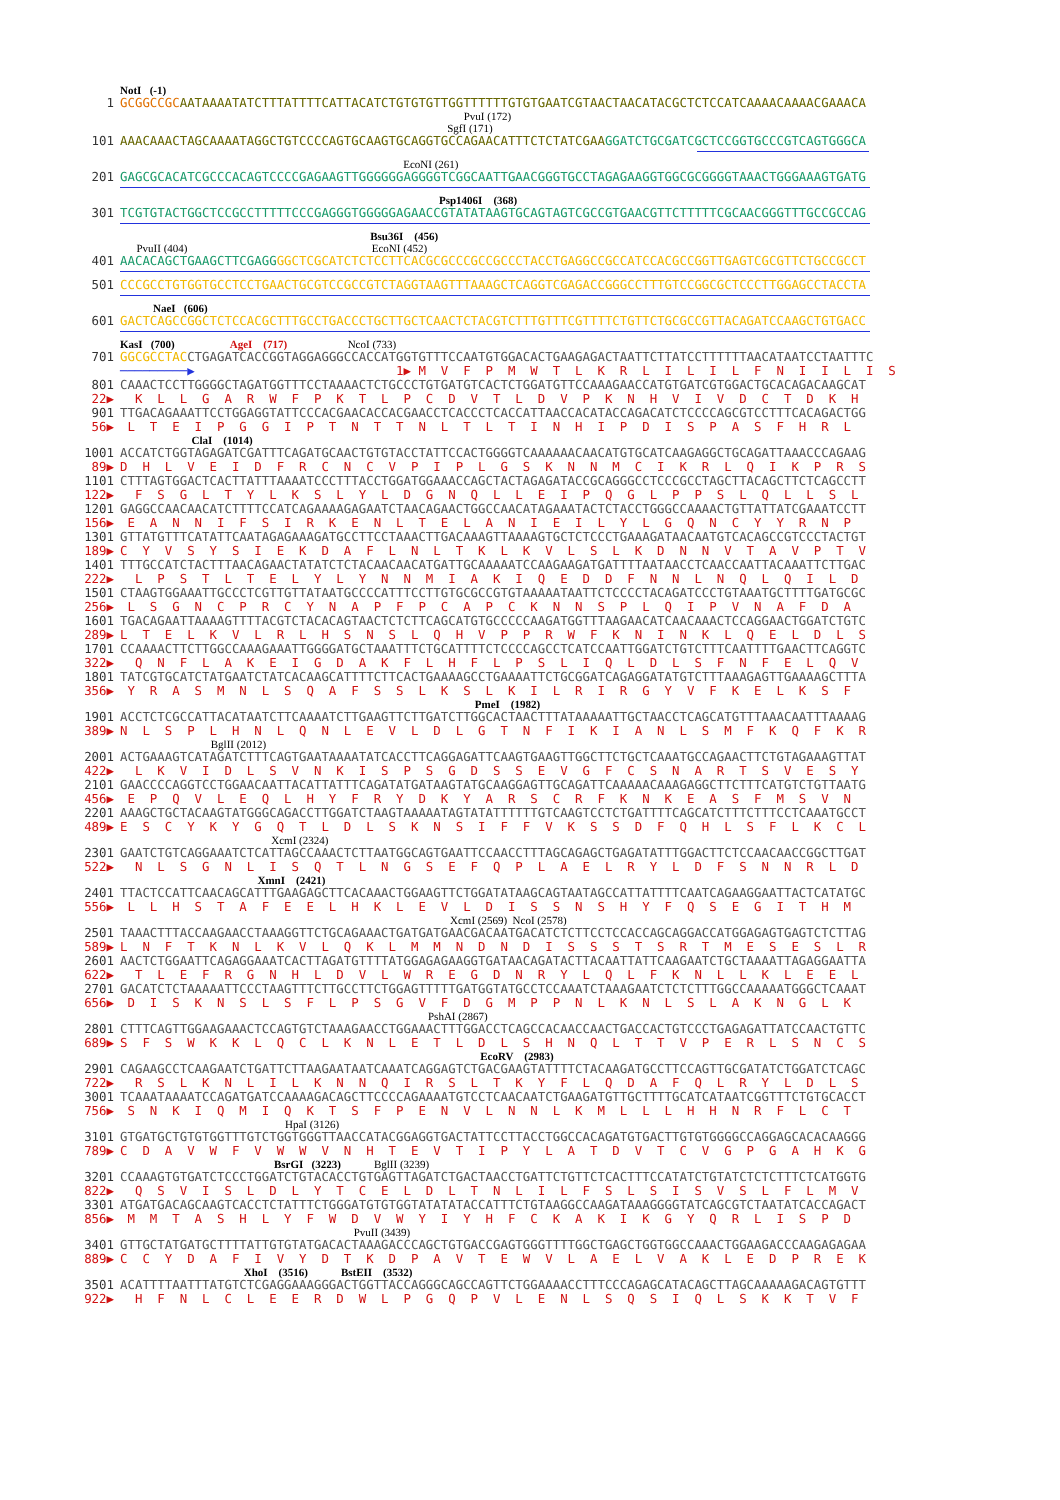NotI (-1)
1 GCGGCCGC AATAAAATATCTTTATTTTCATTACATCTGTGTGTTGGTTTTTTGTGTGAATCGTAACTAACATACGCTCTCCATCAAAACAAAACGAAACA
PvuI (172)
SgfI (171)
101 AAACAAACTAGCAAAATAGGCTGTCCCCAGTGCAAGTGCAGGTGCCAGAACATTTCTCTATCGAA GGATCTGCGATCGCTCCGGTGCCCGTCAGTGGGCA
EcoNI (261)
201 GAGCGCACATCGCCCACAGTCCCCGAGAAGTTGGGGGGAGGGGTCGGCAATTGAACGGGTGCCTAGAGAAGGTGGCGCGGGGTAAACTGGGAAAGTGATG
Psp1406I (368)
301 TCGTGTACTGGCTCCGCCTTTTTCCCGAGGGTGGGGGAGAACCGTATATAAGTGCAGTAGTCGCCGTGAACGTTCTTTTTCGCAACGGGTTTGCCGCCAG
Bsu36I (456)
PvuII (404) EcoNI (452)
401 AACACAGCTGAAGCTTCGAGG GGCTCGCATCTCTCCTTCACGCGCCCGCCGCCCTACCTGAGGCCGCCATCCACGCCGGTTGAGTCGCGTTCTGCCGCCT
501 CCCGCCTGTGGTGCCTCCTGAACTGCGTCCGCCGTCTAGGTAAGTTTAAAGCTCAGGTCGAGACCGGGCCTTTGTCCGGCGCTCCCTTGGAGCCTACCTA
NaeI (606)
601 GACTCAGCCGGCTCTCCACGCTTTGCCTGACCCTGCTTGCTCAACTCTACGTCTTTGTTTCGTTTTCTGTTCTGCGCCGTTACAGATCCAAGCTGTGACC
KasI (700) AgeI (717) NcoI (733)
701 GGCGCCTAC CTGAGATCACCGGTAGGAGGGCCACCATGGTGTTTCCAATGTGGACACTGAAGAGACTAATTCTTATCCTTTTTTAACATAATCCTAATTTC
─────────▶ 1▶ M V F P M W T L K R L I L I L F N I I L I S
801 CAAACTCCTTGGGGCTAGATGGTTTCCTAAAACTCTGCCCTGTGATGTCACTCTGGATGTTCCAAAGAACCATGTGATCGTGGACTGCACAGACAAGCAT
22▶ K L L G A R W F P K T L P C D V T L D V P K N H V I V D C T D K H
901 TTGACAGAAATTCCTGGAGGTATTCCCACGAACACCACGAACCTCACCCTCACCATTAACCACATACCAGACATCTCCCCAGCGTCCTTTCACAGACTGG
56▶ L T E I P G G I P T N T T N L T L T I N H I P D I S P A S F H R L
ClaI (1014)
1001 ACCATCTGGTAGAGATCGATTTCAGATGCAACTGTGTACCTATTCCACTGGGGTCAAAAAACAACATGTGCATCAAGAGGCTGCAGATTAAACCCAGAAG
89▶ D H L V E I D F R C N C V P I P L G S K N N M C I K R L Q I K P R S
1101 CTTTAGTGGACTCACTTATTTAAAATCCCTTTACCTGGATGGAAACCAGCTACTAGAGATACCGCAGGGCCTCCCGCCTAGCTTACAGCTTCTCAGCCTT
122▶ F S G L T Y L K S L Y L D G N Q L L E I P Q G L P P S L Q L L S L
1201 GAGGCCAACAACATCTTTTCCATCAGAAAAGAGAATCTAACAGAACTGGCCAACATAGAAATACTCTACCTGGGCCAAAACTGTTATTATCGAAATCCTT
156▶ E A N N I F S I R K E N L T E L A N I E I L Y L G Q N C Y Y R N P
1301 GTTATGTTTCATATTCAATAGAGAAAGATGCCTTCCTAAACTTGACAAAGTTAAAAGTGCTCTCCCTGAAAGATAACAATGTCACAGCCGTCCCTACTGT
189▶ C Y V S Y S I E K D A F L N L T K L K V L S L K D N N V T A V P T V
1401 TTTGCCATCTACTTTAACAGAACTATATCTCTACAACAACATGATTGCAAAAATCCAAGAAGATGATTTTAATAACCTCAACCAATTACAAATTCTTGAC
222▶ L P S T L T E L Y L Y N N M I A K I Q E D D F N N L N Q L Q I L D
1501 CTAAGTGGAAATTGCCCTCGTTGTTATAATGCCCCATTTCCTTGTGCGCCGTGTAAAAATAATTCTCCCCTACAGATCCCTGTAAATGCTTTTGATGCGC
256▶ L S G N C P R C Y N A P F P C A P C K N N S P L Q I P V N A F D A
1601 TGACAGAATTAAAAGTTTTACGTCTACACAGTAACTCTCTTCAGCATGTGCCCCCAAGATGGTTTAAGAACATCAACAAACTCCAGGAACTGGATCTGTC
289▶ L T E L K V L R L H S N S L Q H V P P R W F K N I N K L Q E L D L S
1701 CCAAAACTTCTTGGCCAAAGAAATTGGGGATGCTAAATTTCTGCATTTTCTCCCCAGCCTCATCCAATTGGATCTGTCTTTCAATTTTGAACTTCAGGTC
322▶ Q N F L A K E I G D A K F L H F L P S L I Q L D L S F N F E L Q V
1801 TATCGTGCATCTATGAATCTATCACAAGCATTTTCTTCACTGAAAAGCCTGAAAATTCTGCGGATCAGAGGATATGTCTTTAAAGAGTTGAAAAGCTTTA
356▶ Y R A S M N L S Q A F S S L K S L K I L R I R G Y V F K E L K S F
PmeI (1982)
1901 ACCTCTCGCCATTACATAATCTTCAAAATCTTGAAGTTCTTGATCTTGGCACTAACTTTATAAAAATTGCTAACCTCAGCATGTTTAAACAATTTAAAAG
389▶ N L S P L H N L Q N L E V L D L G T N F I K I A N L S M F K Q F K R
BglII (2012)
2001 ACTGAAAGTCATAGATCTTTCAGTGAATAAAATATCACCTTCAGGAGATTCAAGTGAAGTTGGCTTCTGCTCAAATGCCAGAACTTCTGTAGAAAGTTAT
422▶ L K V I D L S V N K I S P S G D S S E V G F C S N A R T S V E S Y
2101 GAACCCCAGGTCCTGGAACAATTACATTATTTCAGATATGATAAGTATGCAAGGAGTTGCAGATTCAAAAACAAAGAGGCTTCTTTCATGTCTGTTAATG
456▶ E P Q V L E Q L H Y F R Y D K Y A R S C R F K N K E A S F M S V N
2201 AAAGCTGCTACAAGTATGGGCAGACCTTGGATCTAAGTAAAAATAGTATATTTTTTGTCAAGTCCTCTGATTTTCAGCATCTTTCTTTCCTCAAATGCCT
489▶ E S C Y K Y G Q T L D L S K N S I F F V K S S D F Q H L S F L K C L
XcmI (2324)
2301 GAATCTGTCAGGAAATCTCATTAGCCAAACTCTTAATGGCAGTGAATTCCAACCTTTAGCAGAGCTGAGATATTTGGACTTCTCCAACAACCGGCTTGAT
522▶ N L S G N L I S Q T L N G S E F Q P L A E L R Y L D F S N N R L D
XmnI (2421)
2401 TTACTCCATTCAACAGCATTTGAAGAGCTTCACAAACTGGAAGTTCTGGATATAAGCAGTAATAGCCATTATTTTCAATCAGAAGGAATTACTCATATGC
556▶ L L H S T A F E E L H K L E V L D I S S N S H Y F Q S E G I T H M
XcmI (2569) NcoI (2578)
2501 TAAACTTTACCAAGAACCTAAAGGTTCTGCAGAAACTGATGATGAACGACAATGACATCTCTTCCTCCACCAGCAGGACCATGGAGAGTGAGTCTCTTAG
589▶ L N F T K N L K V L Q K L M M N D N D I S S S T S R T M E S E S L R
2601 AACTCTGGAATTCAGAGGAAATCACTTAGATGTTTTATGGAGAGAAGGTGATAACAGATACTTACAATTATTCAAGAATCTGCTAAAATTAGAGGAATTA
622▶ T L E F R G N H L D V L W R E G D N R Y L Q L F K N L L K L E E L
2701 GACATCTCTAAAAATTCCCTAAGTTTCTTGCCTTCTGGAGTTTTTGATGGTATGCCTCCAAATCTAAAGAATCTCTCTTTGGCCAAAAATGGGCTCAAAT
656▶ D I S K N S L S F L P S G V F D G M P P N L K N L S L A K N G L K
PshAI (2867)
2801 CTTTCAGTTGGAAGAAACTCCAGTGTCTAAAGAACCTGGAAACTTTGGACCTCAGCCACAACCAACTGACCACTGTCCCTGAGAGATTATCCAACTGTTC
689▶ S F S W K K L Q C L K N L E T L D L S H N Q L T T V P E R L S N C S
EcoRV (2983)
2901 CAGAAGCCTCAAGAATCTGATTCTTAAGAATAATCAAATCAGGAGTCTGACGAAGTATTTTCTACAAGATGCCTTCCAGTTGCGATATCTGGATCTCAGC
722▶ R S L K N L I L K N N Q I R S L T K Y F L Q D A F Q L R Y L D L S
3001 TCAAATAAAATCCAGATGATCCAAAAGACAGCTTCCCCAGAAAATGTCCTCAACAATCTGAAGATGTTGCTTTTGCATCATAATCGGTTTCTGTGCACCT
756▶ S N K I Q M I Q K T S F P E N V L N N L K M L L L H H N R F L C T
HpaI (3126)
3101 GTGATGCTGTGTGGTTTGTCTGGTGGGTTAACCATACGGAGGTGACTATTCCTTACCTGGCCACAGATGTGACTTGTGTGGGGCCAGGAGCACACAAGGG
789▶ C D A V W F V W W V N H T E V T I P Y L A T D V T C V G P G A H K G
BsrGI (3223) BglII (3239)
3201 CCAAAGTGTGATCTCCCTGGATCTGTACACCTGTGAGTTAGATCTGACTAACCTGATTCTGTTCTCACTTTCCATATCTGTATCTCTCTTTCTCATGGTG
822▶ Q S V I S L D L Y T C E L D L T N L I L F S L S I S V S L F L M V
3301 ATGATGACAGCAAGTCACCTCTATTTCTGGGATGTGTGGTATATATACCATTTCTGTAAGGCCAAGATAAAGGGGTATCAGCGTCTAATATCACCAGACT
856▶ M M T A S H L Y F W D V W Y I Y H F C K A K I K G Y Q R L I S P D
PvuII (3439)
3401 GTTGCTATGATGCTTTTATTGTGTATGACACTAAAGACCCAGCTGTGACCGAGTGGGTTTTGGCTGAGCTGGTGGCCAAACTGGAAGACCCAAGAGAGAA
889▶ C C Y D A F I V Y D T K D P A V T E W V L A E L V A K L E D P R E K
XhoI (3516) BstEII (3532)
3501 ACATTTTAATTTATGTCTCGAGGAAAGGGACTGGTTACCAGGGCAGCCAGTTCTGGAAAACCTTTCCCAGAGCATACAGCTTAGCAAAAAGACAGTGTTT
922▶ H F N L C L E E R D W L P G Q P V L E N L S Q S I Q L S K K T V F